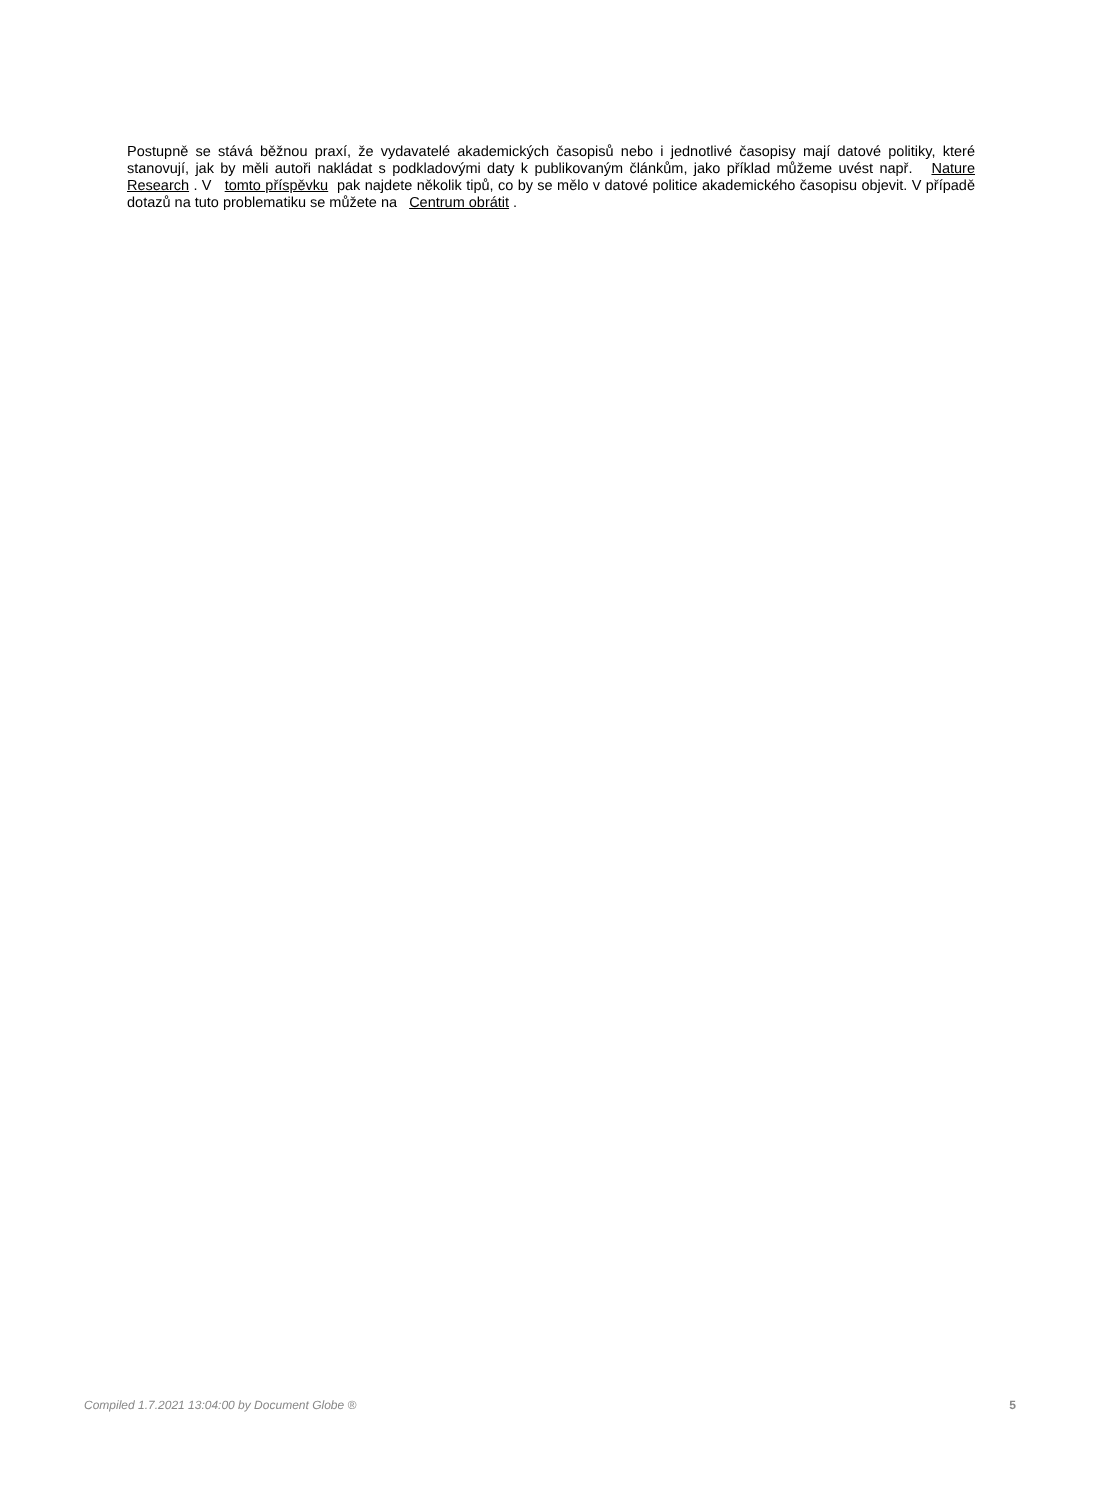Postupně se stává běžnou praxí, že vydavatelé akademických časopisů nebo i jednotlivé časopisy mají datové politiky, které stanovují, jak by měli autoři nakládat s podkladovými daty k publikovaným článkům, jako příklad můžeme uvést např. Nature Research . V tomto příspěvku pak najdete několik tipů, co by se mělo v datové politice akademického časopisu objevit. V případě dotazů na tuto problematiku se můžete na Centrum obrátit .
Compiled 1.7.2021 13:04:00 by Document Globe ® 5